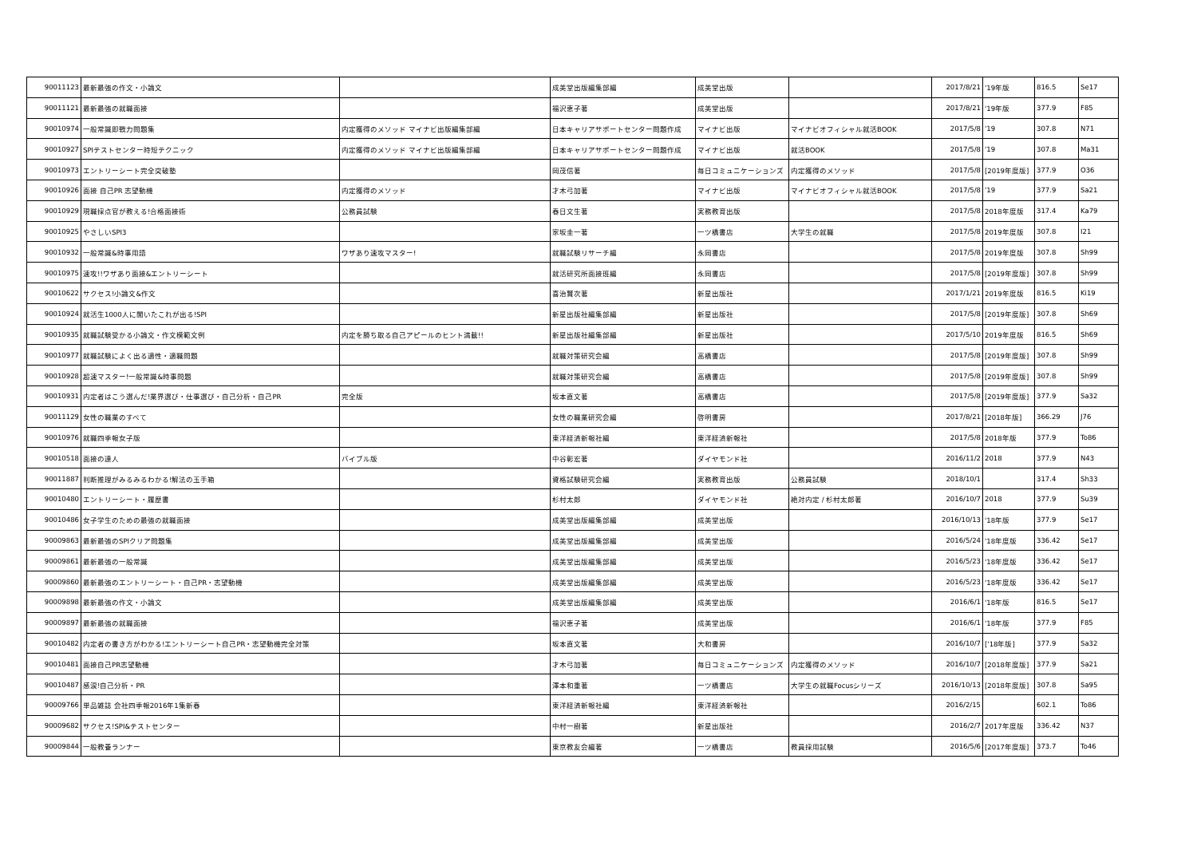| 90011123 | 最新最強の作文・小論文 | | 成美堂出版編集部編 | 成美堂出版 | | 2017/8/21 | '19年版 | 816.5 | Se17 |
| 90011121 | 最新最強の就職面接 | | 福沢恵子著 | 成美堂出版 | | 2017/8/21 | '19年版 | 377.9 | F85 |
| 90010974 | 一般常識即戦力問題集 | 内定獲得のメソッド マイナビ出版編集部編 | 日本キャリアサポートセンター問題作成 | マイナビ出版 | マイナビオフィシャル就活BOOK | 2017/5/8 | '19 | 307.8 | N71 |
| 90010927 | SPIテストセンター時短テクニック | 内定獲得のメソッド マイナビ出版編集部編 | 日本キャリアサポートセンター問題作成 | マイナビ出版 | 就活BOOK | 2017/5/8 | '19 | 307.8 | Ma31 |
| 90010973 | エントリーシート完全突破塾 | | 岡茂信著 | 毎日コミュニケーションズ | 内定獲得のメソッド | 2017/5/8 | [2019年度版] | 377.9 | O36 |
| 90010926 | 面接 自己PR 志望動機 | 内定獲得のメソッド | 才木弓加著 | マイナビ出版 | マイナビオフィシャル就活BOOK | 2017/5/8 | '19 | 377.9 | Sa21 |
| 90010929 | 現職採点官が教える!合格面接術 | 公務員試験 | 春日文生著 | 実務教育出版 | | 2017/5/8 | 2018年度版 | 317.4 | Ka79 |
| 90010925 | やさしいSPI3 | | 家坂圭一著 | 一ツ橋書店 | 大学生の就職 | 2017/5/8 | 2019年度版 | 307.8 | I21 |
| 90010932 | 一般常識&時事用語 | ワザあり速攻マスター! | 就職試験リサーチ編 | 永岡書店 | | 2017/5/8 | 2019年度版 | 307.8 | Sh99 |
| 90010975 | 速攻!!ワザあり面接&エントリーシート | | 就活研究所面接班編 | 永岡書店 | | 2017/5/8 | [2019年度版] | 307.8 | Sh99 |
| 90010622 | サクセス!小論文&作文 | | 喜治賢次著 | 新星出版社 | | 2017/1/21 | 2019年度版 | 816.5 | Ki19 |
| 90010924 | 就活生1000人に聞いたこれが出る!SPI | | 新星出版社編集部編 | 新星出版社 | | 2017/5/8 | [2019年度版] | 307.8 | Sh69 |
| 90010935 | 就職試験受かる小論文・作文模範文例 | 内定を勝ち取る自己アピールのヒント満載!! | 新星出版社編集部編 | 新星出版社 | | 2017/5/10 | 2019年度版 | 816.5 | Sh69 |
| 90010977 | 就職試験によく出る適性・適職問題 | | 就職対策研究会編 | 高橋書店 | | 2017/5/8 | [2019年度版] | 307.8 | Sh99 |
| 90010928 | 超速マスター!一般常識&時事問題 | | 就職対策研究会編 | 高橋書店 | | 2017/5/8 | [2019年度版] | 307.8 | Sh99 |
| 90010931 | 内定者はこう選んだ!業界選び・仕事選び・自己分析・自己PR | 完全版 | 坂本直文著 | 高橋書店 | | 2017/5/8 | [2019年度版] | 377.9 | Sa32 |
| 90011129 | 女性の職業のすべて | | 女性の職業研究会編 | 啓明書房 | | 2017/8/21 | [2018年版] | 366.29 | J76 |
| 90010976 | 就職四季報女子版 | | 東洋経済新報社編 | 東洋経済新報社 | | 2017/5/8 | 2018年版 | 377.9 | To86 |
| 90010518 | 面接の達人 | バイブル版 | 中谷彰宏著 | ダイヤモンド社 | | 2016/11/2 | 2018 | 377.9 | N43 |
| 90011887 | 判断推理がみるみるわかる!解法の玉手箱 | | 資格試験研究会編 | 実務教育出版 | 公務員試験 | 2018/10/1 | | 317.4 | Sh33 |
| 90010480 | エントリーシート・履歴書 | | 杉村太郎 | ダイヤモンド社 | 絶対内定 / 杉村太郎著 | 2016/10/7 | 2018 | 377.9 | Su39 |
| 90010486 | 女子学生のための最強の就職面接 | | 成美堂出版編集部編 | 成美堂出版 | | 2016/10/13 | '18年版 | 377.9 | Se17 |
| 90009863 | 最新最強のSPIクリア問題集 | | 成美堂出版編集部編 | 成美堂出版 | | 2016/5/24 | '18年度版 | 336.42 | Se17 |
| 90009861 | 最新最強の一般常識 | | 成美堂出版編集部編 | 成美堂出版 | | 2016/5/23 | '18年度版 | 336.42 | Se17 |
| 90009860 | 最新最強のエントリーシート・自己PR・志望動機 | | 成美堂出版編集部編 | 成美堂出版 | | 2016/5/23 | '18年度版 | 336.42 | Se17 |
| 90009898 | 最新最強の作文・小論文 | | 成美堂出版編集部編 | 成美堂出版 | | 2016/6/1 | '18年版 | 816.5 | Se17 |
| 90009897 | 最新最強の就職面接 | | 福沢恵子著 | 成美堂出版 | | 2016/6/1 | '18年版 | 377.9 | F85 |
| 90010482 | 内定者の書き方がわかる!エントリーシート自己PR・志望動機完全対策 | | 坂本直文著 | 大和書房 | | 2016/10/7 | ['18年版] | 377.9 | Sa32 |
| 90010481 | 面接自己PR志望動機 | | 才木弓加著 | 毎日コミュニケーションズ | 内定獲得のメソッド | 2016/10/7 | [2018年度版] | 377.9 | Sa21 |
| 90010487 | 感涙!自己分析・PR | | 澤本和重著 | 一ツ橋書店 | 大学生の就職Focusシリーズ | 2016/10/13 | [2018年度版] | 307.8 | Sa95 |
| 90009766 | 単品雑誌 会社四季報2016年1集新春 | | 東洋経済新報社編 | 東洋経済新報社 | | 2016/2/15 | | 602.1 | To86 |
| 90009682 | サクセス!SPI&テストセンター | | 中村一樹著 | 新星出版社 | | 2016/2/7 | 2017年度版 | 336.42 | N37 |
| 90009844 | 一般教養ランナー | | 東京教友会編著 | 一ツ橋書店 | 教員採用試験 | 2016/5/6 | [2017年度版] | 373.7 | To46 |